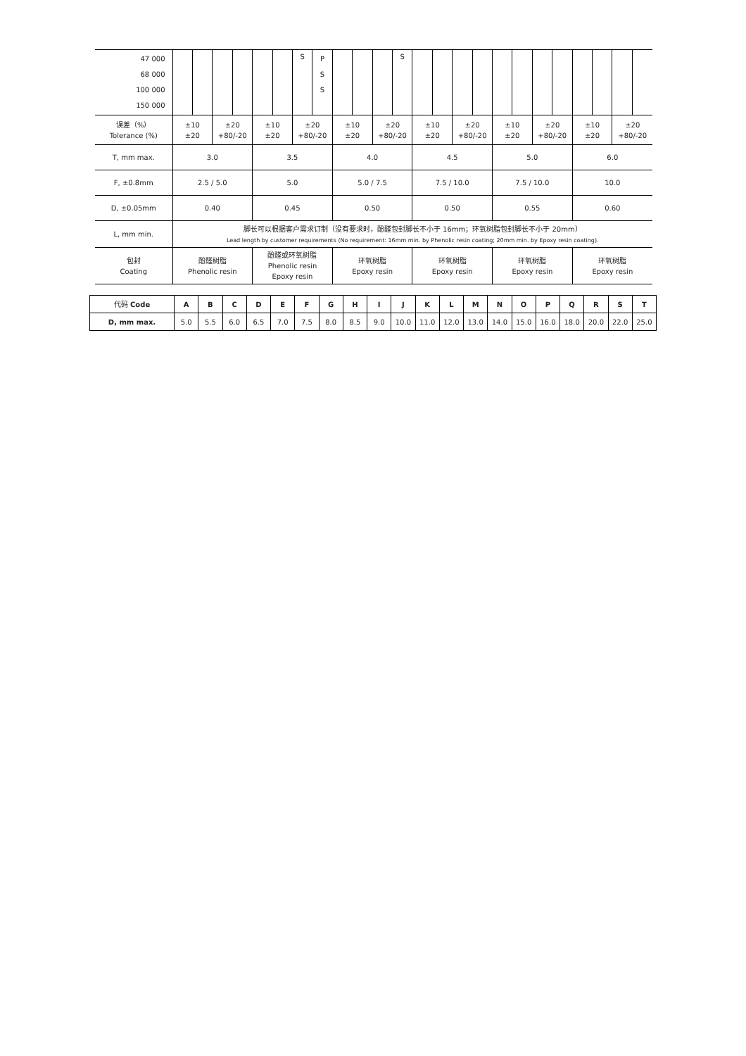| 47 000 68 000 100 000 150 000 | | | | | | | S | P S S | | | | S | | | | | | | | | | | | |
| 误差（%） Tolerance (%) | ±10 ±20 | | ±20 +80/-20 | | ±10 ±20 | | ±20 +80/-20 | | ±10 ±20 | | ±20 +80/-20 | | ±10 ±20 | | ±20 +80/-20 | | ±10 ±20 | | ±20 +80/-20 | | ±10 ±20 | | ±20 +80/-20 | |
| T, mm max. | 3.0 | | | | 3.5 | | | | 4.0 | | | | 4.5 | | | | 5.0 | | | | 6.0 | | | |
| F, ±0.8mm | 2.5 / 5.0 | | | | 5.0 | | | | 5.0 / 7.5 | | | | 7.5 / 10.0 | | | | 7.5 / 10.0 | | | | 10.0 | | | |
| D, ±0.05mm | 0.40 | | | | 0.45 | | | | 0.50 | | | | 0.50 | | | | 0.55 | | | | 0.60 | | | |
| L, mm min. | 脚长可以根据客户需求订制（没有要求时，酚醛包封脚长不小于 16mm；环氧树脂包封脚长不小于 20mm） Lead length by customer requirements (No requirement: 16mm min. by Phenolic resin coating; 20mm min. by Epoxy resin coating). | | | | | | | | | | | | | | | | | | | | | | | |
| 包封 Coating | 酚醛树脂 Phenolic resin | | | | 酚醛或环氧树脂 Phenolic resin Epoxy resin | | | | 环氧树脂 Epoxy resin | | | | 环氧树脂 Epoxy resin | | | | 环氧树脂 Epoxy resin | | | | 环氧树脂 Epoxy resin | | | |
| 代码 Code | A | B | C | D | E | F | G | H | I | J | K | L | M | N | O | P | Q | R | S | T |
| D, mm max. | 5.0 | 5.5 | 6.0 | 6.5 | 7.0 | 7.5 | 8.0 | 8.5 | 9.0 | 10.0 | 11.0 | 12.0 | 13.0 | 14.0 | 15.0 | 16.0 | 18.0 | 20.0 | 22.0 | 25.0 |